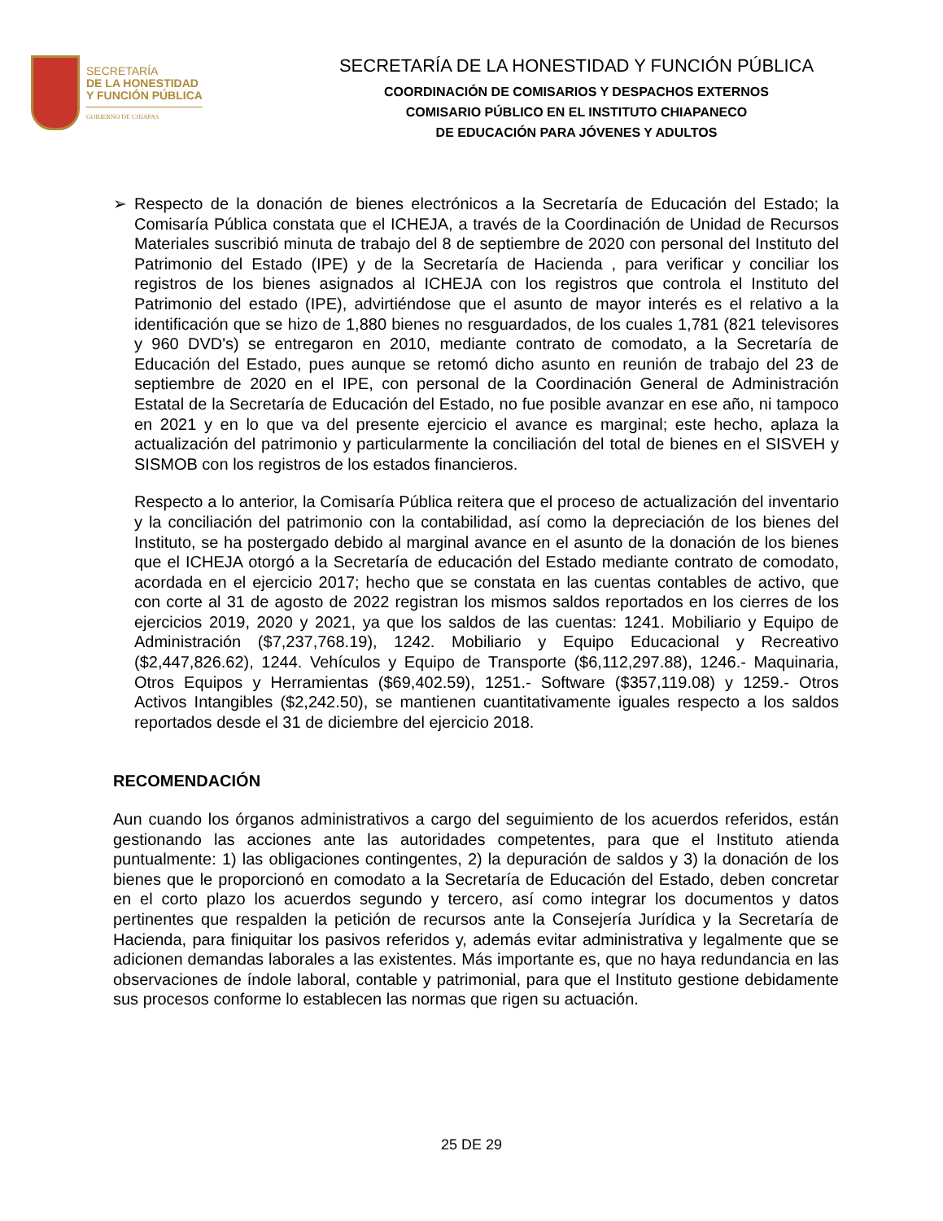SECRETARÍA
DE LA HONESTIDAD
Y FUNCIÓN PÚBLICA
GOBIERNO DE CHIAPAS
SECRETARÍA DE LA HONESTIDAD Y FUNCIÓN PÚBLICA
COORDINACIÓN DE COMISARIOS Y DESPACHOS EXTERNOS
COMISARIO PÚBLICO EN EL INSTITUTO CHIAPANECO
DE EDUCACIÓN PARA JÓVENES Y ADULTOS
➢ Respecto de la donación de bienes electrónicos a la Secretaría de Educación del Estado; la Comisaría Pública constata que el ICHEJA, a través de la Coordinación de Unidad de Recursos Materiales suscribió minuta de trabajo del 8 de septiembre de 2020 con personal del Instituto del Patrimonio del Estado (IPE) y de la Secretaría de Hacienda , para verificar y conciliar los registros de los bienes asignados al ICHEJA con los registros que controla el Instituto del Patrimonio del estado (IPE), advirtiéndose que el asunto de mayor interés es el relativo a la identificación que se hizo de 1,880 bienes no resguardados, de los cuales 1,781 (821 televisores y 960 DVD's) se entregaron en 2010, mediante contrato de comodato, a la Secretaría de Educación del Estado, pues aunque se retomó dicho asunto en reunión de trabajo del 23 de septiembre de 2020 en el IPE, con personal de la Coordinación General de Administración Estatal de la Secretaría de Educación del Estado, no fue posible avanzar en ese año, ni tampoco en 2021 y en lo que va del presente ejercicio el avance es marginal; este hecho, aplaza la actualización del patrimonio y particularmente la conciliación del total de bienes en el SISVEH y SISMOB con los registros de los estados financieros.
Respecto a lo anterior, la Comisaría Pública reitera que el proceso de actualización del inventario y la conciliación del patrimonio con la contabilidad, así como la depreciación de los bienes del Instituto, se ha postergado debido al marginal avance en el asunto de la donación de los bienes que el ICHEJA otorgó a la Secretaría de educación del Estado mediante contrato de comodato, acordada en el ejercicio 2017; hecho que se constata en las cuentas contables de activo, que con corte al 31 de agosto de 2022 registran los mismos saldos reportados en los cierres de los ejercicios 2019, 2020 y 2021, ya que los saldos de las cuentas: 1241. Mobiliario y Equipo de Administración ($7,237,768.19), 1242. Mobiliario y Equipo Educacional y Recreativo ($2,447,826.62), 1244. Vehículos y Equipo de Transporte ($6,112,297.88), 1246.- Maquinaria, Otros Equipos y Herramientas ($69,402.59), 1251.- Software ($357,119.08) y 1259.- Otros Activos Intangibles ($2,242.50), se mantienen cuantitativamente iguales respecto a los saldos reportados desde el 31 de diciembre del ejercicio 2018.
RECOMENDACIÓN
Aun cuando los órganos administrativos a cargo del seguimiento de los acuerdos referidos, están gestionando las acciones ante las autoridades competentes, para que el Instituto atienda puntualmente: 1) las obligaciones contingentes, 2) la depuración de saldos y 3) la donación de los bienes que le proporcionó en comodato a la Secretaría de Educación del Estado, deben concretar en el corto plazo los acuerdos segundo y tercero, así como integrar los documentos y datos pertinentes que respalden la petición de recursos ante la Consejería Jurídica y la Secretaría de Hacienda, para finiquitar los pasivos referidos y, además evitar administrativa y legalmente que se adicionen demandas laborales a las existentes. Más importante es, que no haya redundancia en las observaciones de índole laboral, contable y patrimonial, para que el Instituto gestione debidamente sus procesos conforme lo establecen las normas que rigen su actuación.
25 DE 29